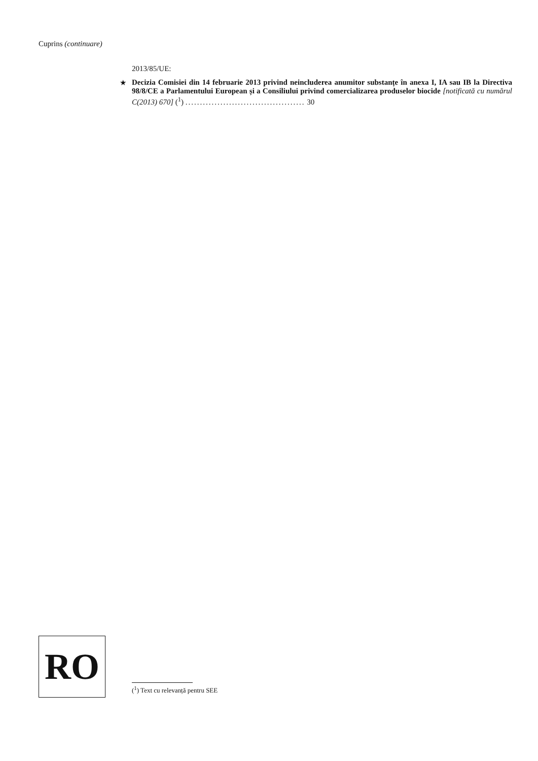Cuprins (continuare)
2013/85/UE:
★
Decizia Comisiei din 14 februarie 2013 privind neincluderea anumitor substanțe în anexa I, IA sau IB la Directiva 98/8/CE a Parlamentului European și a Consiliului privind comercializarea produselor biocide [notificată cu numărul C(2013) 670] (<sup>1</sup>) ......................................... 30
RO
(<sup>1</sup>) Text cu relevanță pentru SEE